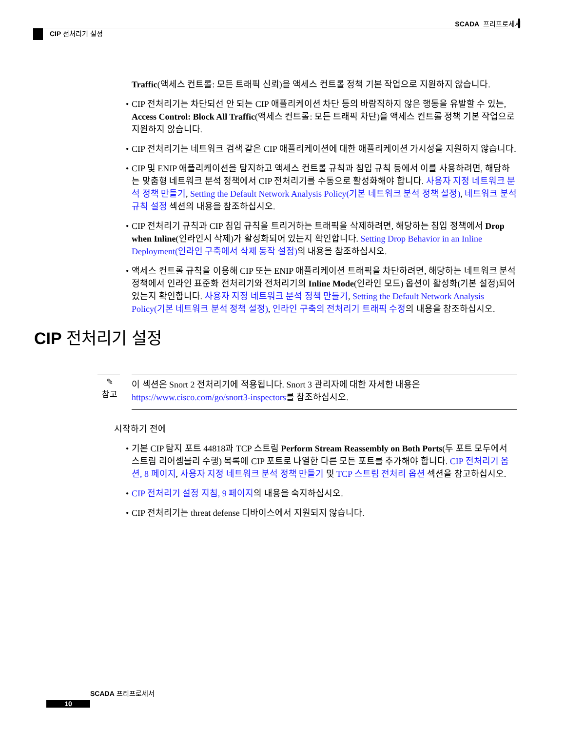SCADA 프리프로세서
CIP 전처리기 설정
Traffic(액세스 컨트롤: 모든 트래픽 신뢰)을 액세스 컨트롤 정책 기본 작업으로 지원하지 않습니다.
CIP 전처리기는 차단되선 안 되는 CIP 애플리케이션 차단 등의 바람직하지 않은 행동을 유발할 수 있는, Access Control: Block All Traffic(액세스 컨트롤: 모든 트래픽 차단)을 액세스 컨트롤 정책 기본 작업으로 지원하지 않습니다.
CIP 전처리기는 네트워크 검색 같은 CIP 애플리케이션에 대한 애플리케이션 가시성을 지원하지 않습니다.
CIP 및 ENIP 애플리케이션을 탐지하고 액세스 컨트롤 규칙과 침입 규칙 등에서 이를 사용하려면, 해당하는 맞춤형 네트워크 분석 정책에서 CIP 전처리기를 수동으로 활성화해야 합니다. 사용자 지정 네트워크 분석 정책 만들기, Setting the Default Network Analysis Policy(기본 네트워크 분석 정책 설정), 네트워크 분석 규칙 설정 섹션의 내용을 참조하십시오.
CIP 전처리기 규칙과 CIP 침입 규칙을 트리거하는 트래픽을 삭제하려면, 해당하는 침입 정책에서 Drop when Inline(인라인시 삭제)가 활성화되어 있는지 확인합니다. Setting Drop Behavior in an Inline Deployment(인라인 구축에서 삭제 동작 설정) 의 내용을 참조하십시오.
액세스 컨트롤 규칙을 이용해 CIP 또는 ENIP 애플리케이션 트래픽을 차단하려면, 해당하는 네트워크 분석 정책에서 인라인 표준화 전처리기와 전처리기의 Inline Mode(인라인 모드) 옵션이 활성화(기본 설정)되어 있는지 확인합니다. 사용자 지정 네트워크 분석 정책 만들기, Setting the Default Network Analysis Policy(기본 네트워크 분석 정책 설정), 인라인 구축의 전처리기 트래픽 수정의 내용을 참조하십시오.
CIP 전처리기 설정
✎
참고
이 섹션은 Snort 2 전처리기에 적용됩니다. Snort 3 관리자에 대한 자세한 내용은 https://www.cisco.com/go/snort3-inspectors를 참조하십시오.
시작하기 전에
기본 CIP 탐지 포트 44818과 TCP 스트림 Perform Stream Reassembly on Both Ports(두 포트 모두에서 스트림 리어셈블리 수행) 목록에 CIP 포트로 나열한 다른 모든 포트를 추가해야 합니다. CIP 전처리기 옵션, 8 페이지, 사용자 지정 네트워크 분석 정책 만들기 및 TCP 스트림 전처리 옵션 섹션을 참고하십시오.
CIP 전처리기 설정 지침, 9 페이지의 내용을 숙지하십시오.
CIP 전처리기는 threat defense 디바이스에서 지원되지 않습니다.
SCADA 프리프로세서
10